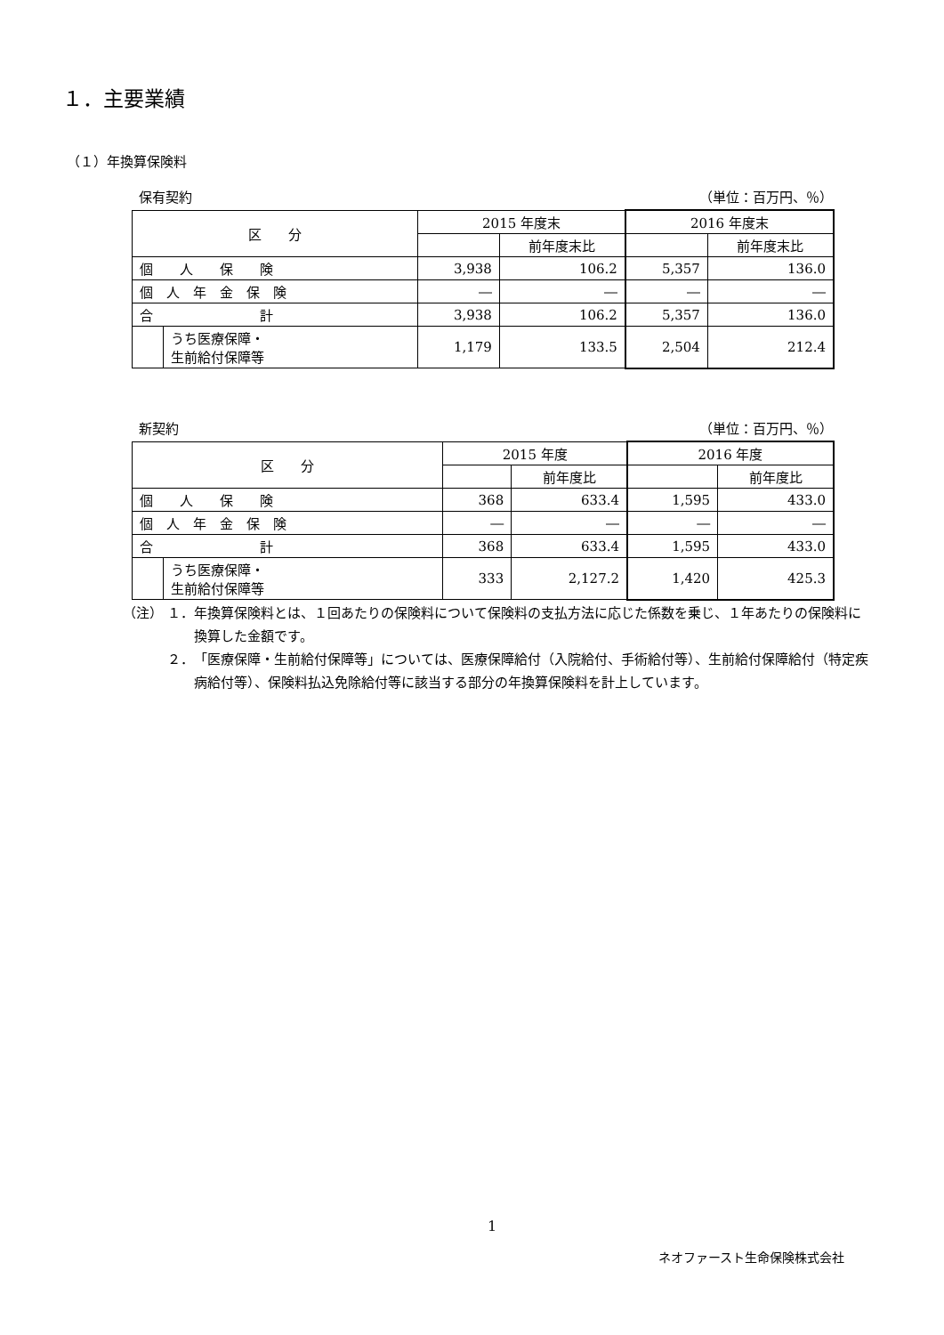１．主要業績
（１）年換算保険料
保有契約 （単位：百万円、％）
| 区 分 | | 2015 年度末 | | 2016 年度末 | |
| --- | --- | --- | --- | --- | --- |
| | | | 前年度末比 | | 前年度末比 |
| 個 人 保 険 | | 3,938 | 106.2 | 5,357 | 136.0 |
| 個 人 年 金 保 険 | | ― | ― | ― | ― |
| 合 計 | | 3,938 | 106.2 | 5,357 | 136.0 |
| | うち医療保障・ 生前給付保障等 | 1,179 | 133.5 | 2,504 | 212.4 |
新契約 （単位：百万円、％）
| 区 分 | | 2015 年度 | | 2016 年度 | |
| --- | --- | --- | --- | --- | --- |
| | | | 前年度比 | | 前年度比 |
| 個 人 保 険 | | 368 | 633.4 | 1,595 | 433.0 |
| 個 人 年 金 保 険 | | ― | ― | ― | ― |
| 合 計 | | 368 | 633.4 | 1,595 | 433.0 |
| | うち医療保障・ 生前給付保障等 | 333 | 2,127.2 | 1,420 | 425.3 |
（注） １． 年換算保険料とは、１回あたりの保険料について保険料の支払方法に応じた係数を乗じ、１年あたりの保険料に換算した金額です。
２． 「医療保障・生前給付保障等」については、医療保障給付（入院給付、手術給付等）、生前給付保障給付（特定疾病給付等）、保険料払込免除給付等に該当する部分の年換算保険料を計上しています。
1
ネオファースト生命保険株式会社